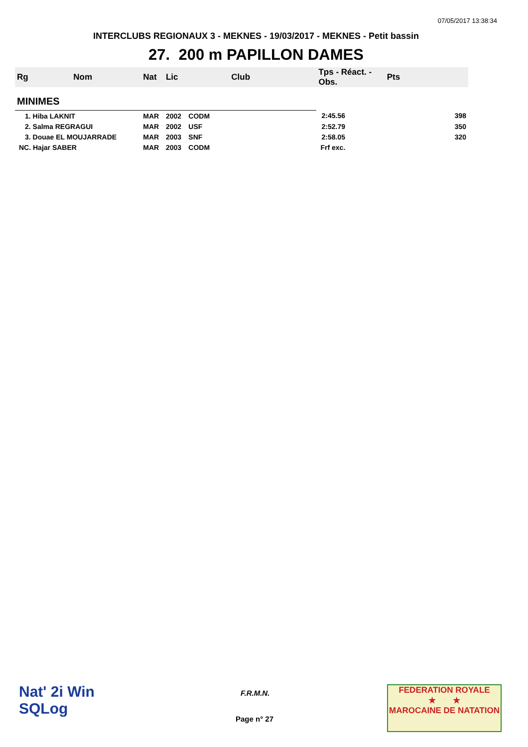07/05/2017 13:38:34
INTERCLUBS REGIONAUX 3 - MEKNES - 19/03/2017 - MEKNES - Petit bassin
27. 200 m PAPILLON DAMES
| Rg | Nom | Nat | Lic | Club | Tps - Réact. - Obs. | Pts |
| --- | --- | --- | --- | --- | --- | --- |
| MINIMES | | | | | | |
| 1. Hiba LAKNIT | | MAR | 2002 | CODM | 2:45.56 | 398 |
| 2. Salma REGRAGUI | | MAR | 2002 | USF | 2:52.79 | 350 |
| 3. Douae EL MOUJARRADE | | MAR | 2003 | SNF | 2:58.05 | 320 |
| NC. Hajar SABER | | MAR | 2003 | CODM | Frf exc. | |
Nat' 2i Win
SQLog
F.R.M.N.
Page n° 27
FEDERATION ROYALE
★ ★
MAROCAINE DE NATATION